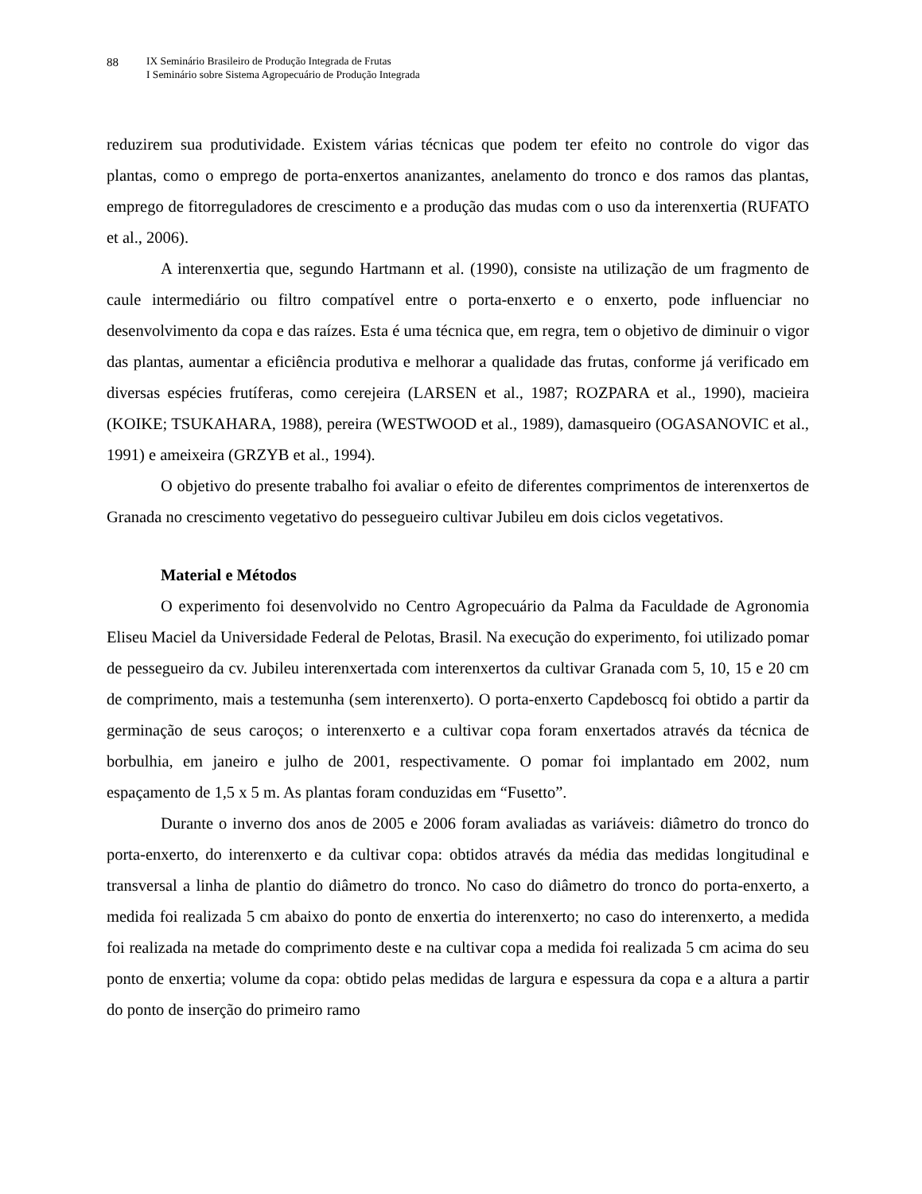88 IX Seminário Brasileiro de Produção Integrada de Frutas
I Seminário sobre Sistema Agropecuário de Produção Integrada
reduzirem sua produtividade. Existem várias técnicas que podem ter efeito no controle do vigor das plantas, como o emprego de porta-enxertos ananizantes, anelamento do tronco e dos ramos das plantas, emprego de fitorreguladores de crescimento e a produção das mudas com o uso da interenxertia (RUFATO et al., 2006).
A interenxertia que, segundo Hartmann et al. (1990), consiste na utilização de um fragmento de caule intermediário ou filtro compatível entre o porta-enxerto e o enxerto, pode influenciar no desenvolvimento da copa e das raízes. Esta é uma técnica que, em regra, tem o objetivo de diminuir o vigor das plantas, aumentar a eficiência produtiva e melhorar a qualidade das frutas, conforme já verificado em diversas espécies frutíferas, como cerejeira (LARSEN et al., 1987; ROZPARA et al., 1990), macieira (KOIKE; TSUKAHARA, 1988), pereira (WESTWOOD et al., 1989), damasqueiro (OGASANOVIC et al., 1991) e ameixeira (GRZYB et al., 1994).
O objetivo do presente trabalho foi avaliar o efeito de diferentes comprimentos de interenxertos de Granada no crescimento vegetativo do pessegueiro cultivar Jubileu em dois ciclos vegetativos.
Material e Métodos
O experimento foi desenvolvido no Centro Agropecuário da Palma da Faculdade de Agronomia Eliseu Maciel da Universidade Federal de Pelotas, Brasil. Na execução do experimento, foi utilizado pomar de pessegueiro da cv. Jubileu interenxertada com interenxertos da cultivar Granada com 5, 10, 15 e 20 cm de comprimento, mais a testemunha (sem interenxerto). O porta-enxerto Capdeboscq foi obtido a partir da germinação de seus caroços; o interenxerto e a cultivar copa foram enxertados através da técnica de borbulhia, em janeiro e julho de 2001, respectivamente. O pomar foi implantado em 2002, num espaçamento de 1,5 x 5 m. As plantas foram conduzidas em “Fusetto”.
Durante o inverno dos anos de 2005 e 2006 foram avaliadas as variáveis: diâmetro do tronco do porta-enxerto, do interenxerto e da cultivar copa: obtidos através da média das medidas longitudinal e transversal a linha de plantio do diâmetro do tronco. No caso do diâmetro do tronco do porta-enxerto, a medida foi realizada 5 cm abaixo do ponto de enxertia do interenxerto; no caso do interenxerto, a medida foi realizada na metade do comprimento deste e na cultivar copa a medida foi realizada 5 cm acima do seu ponto de enxertia; volume da copa: obtido pelas medidas de largura e espessura da copa e a altura a partir do ponto de inserção do primeiro ramo